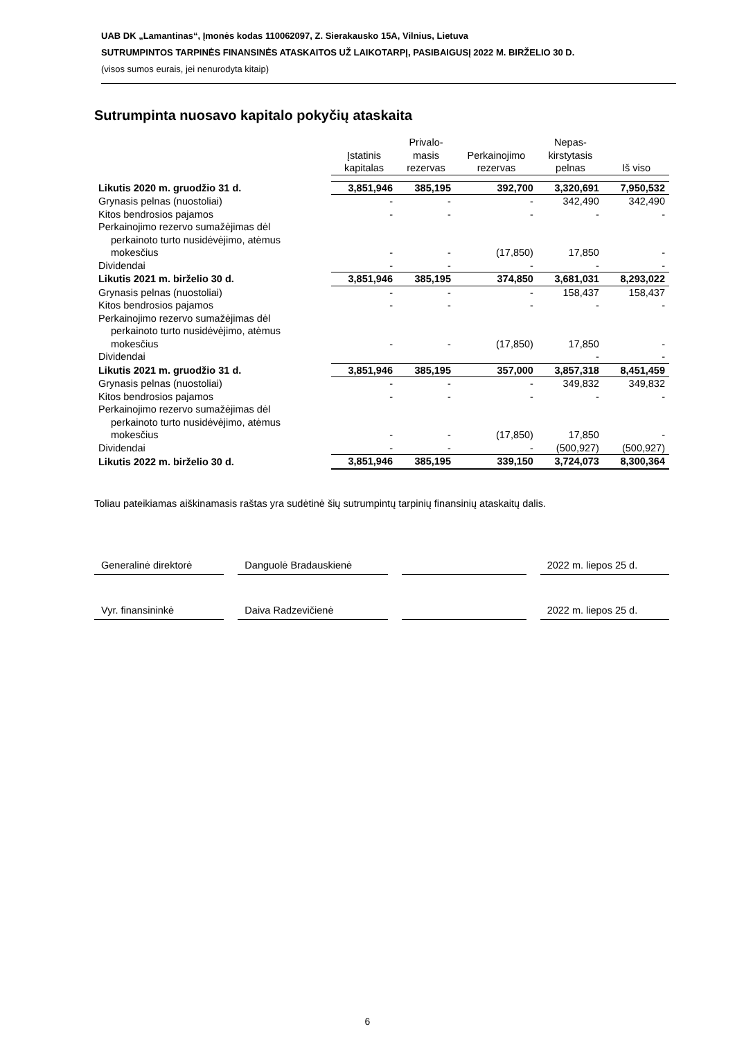UAB DK „Lamantinas“, Įmonės kodas 110062097, Z. Sierakausko 15A, Vilnius, Lietuva
SUTRUMPINTOS TARPINĖS FINANSINĖS ATASKAITOS UŽ LAIKOTARPĮ, PASIBAIGUSĮ 2022 M. BIRŽELIO 30 D.
(visos sumos eurais, jei nenurodyta kitaip)
Sutrumpinta nuosavo kapitalo pokyčių ataskaita
| | Įstatinis kapitalas | Privalo- masis rezervas | Perkainojimo rezervas | Nepas- kirstytasis pelnas | Iš viso |
| --- | --- | --- | --- | --- | --- |
| Likutis 2020 m. gruodžio 31 d. | 3,851,946 | 385,195 | 392,700 | 3,320,691 | 7,950,532 |
| Grynasis pelnas (nuostoliai) | - | - | - | 342,490 | 342,490 |
| Kitos bendrosios pajamos | - | - | - | - | - |
| Perkainojimo rezervo sumažėjimas dėl perkainoto turto nusidėvėjimo, atėmus mokesčius | - | - | (17,850) | 17,850 | - |
| Dividendai | - | - | - | - | - |
| Likutis 2021 m. birželio 30 d. | 3,851,946 | 385,195 | 374,850 | 3,681,031 | 8,293,022 |
| Grynasis pelnas (nuostoliai) | - | - | - | 158,437 | 158,437 |
| Kitos bendrosios pajamos | - | - | - | - | - |
| Perkainojimo rezervo sumažėjimas dėl perkainoto turto nusidėvėjimo, atėmus mokesčius | - | - | (17,850) | 17,850 | - |
| Dividendai | | | | - | - |
| Likutis 2021 m. gruodžio 31 d. | 3,851,946 | 385,195 | 357,000 | 3,857,318 | 8,451,459 |
| Grynasis pelnas (nuostoliai) | - | - | - | 349,832 | 349,832 |
| Kitos bendrosios pajamos | - | - | - | - | - |
| Perkainojimo rezervo sumažėjimas dėl perkainoto turto nusidėvėjimo, atėmus mokesčius | - | - | (17,850) | 17,850 | - |
| Dividendai | - | - | - | (500,927) | (500,927) |
| Likutis 2022 m. birželio 30 d. | 3,851,946 | 385,195 | 339,150 | 3,724,073 | 8,300,364 |
Toliau pateikiamas aiškinamasis raštas yra sudėtinė šių sutrumpintų tarpinių finansinių ataskaitų dalis.
| Generalinė direktorė | | Danguolė Bradauskienė | | | | 2022 m. liepos 25 d. |
| Vyr. finansininkė | | Daiva Radzevičienė | | | | 2022 m. liepos 25 d. |
6